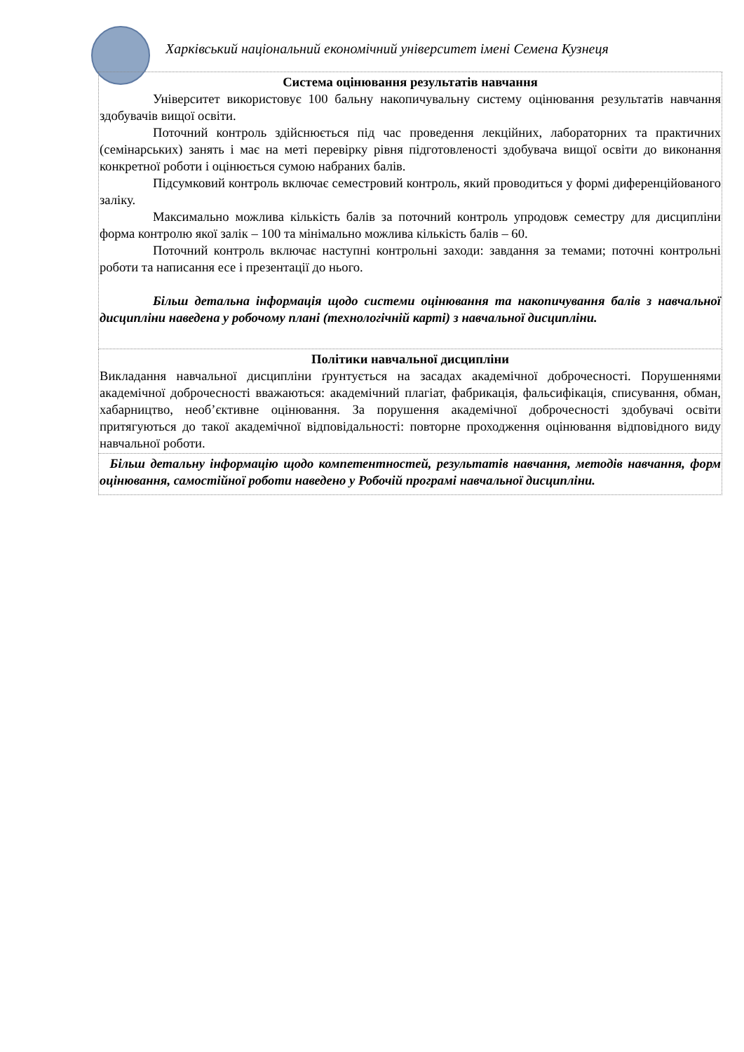Харківський національний економічний університет імені Семена Кузнеця
| Система оцінювання результатів навчання Університет використовує 100 бальну накопичувальну систему оцінювання результатів навчання здобувачів вищої освіти. Поточний контроль здійснюється під час проведення лекційних, лабораторних та практичних (семінарських) занять і має на меті перевірку рівня підготовленості здобувача вищої освіти до виконання конкретної роботи і оцінюється сумою набраних балів. Підсумковий контроль включає семестровий контроль, який проводиться у формі диференційованого заліку. Максимально можлива кількість балів за поточний контроль упродовж семестру для дисципліни форма контролю якої залік – 100 та мінімально можлива кількість балів – 60. Поточний контроль включає наступні контрольні заходи: завдання за темами; поточні контрольні роботи та написання есе і презентації до нього. Більш детальна інформація щодо системи оцінювання та накопичування балів з навчальної дисципліни наведена у робочому плані (технологічній карті) з навчальної дисципліни. |
| Політики навчальної дисципліни Викладання навчальної дисципліни ґрунтується на засадах академічної доброчесності. Порушеннями академічної доброчесності вважаються: академічний плагіат, фабрикація, фальсифікація, списування, обман, хабарництво, необ’єктивне оцінювання. За порушення академічної доброчесності здобувачі освіти притягуються до такої академічної відповідальності: повторне проходження оцінювання відповідного виду навчальної роботи. |
| Більш детальну інформацію щодо компетентностей, результатів навчання, методів навчання, форм оцінювання, самостійної роботи наведено у Робочій програмі навчальної дисципліни. |